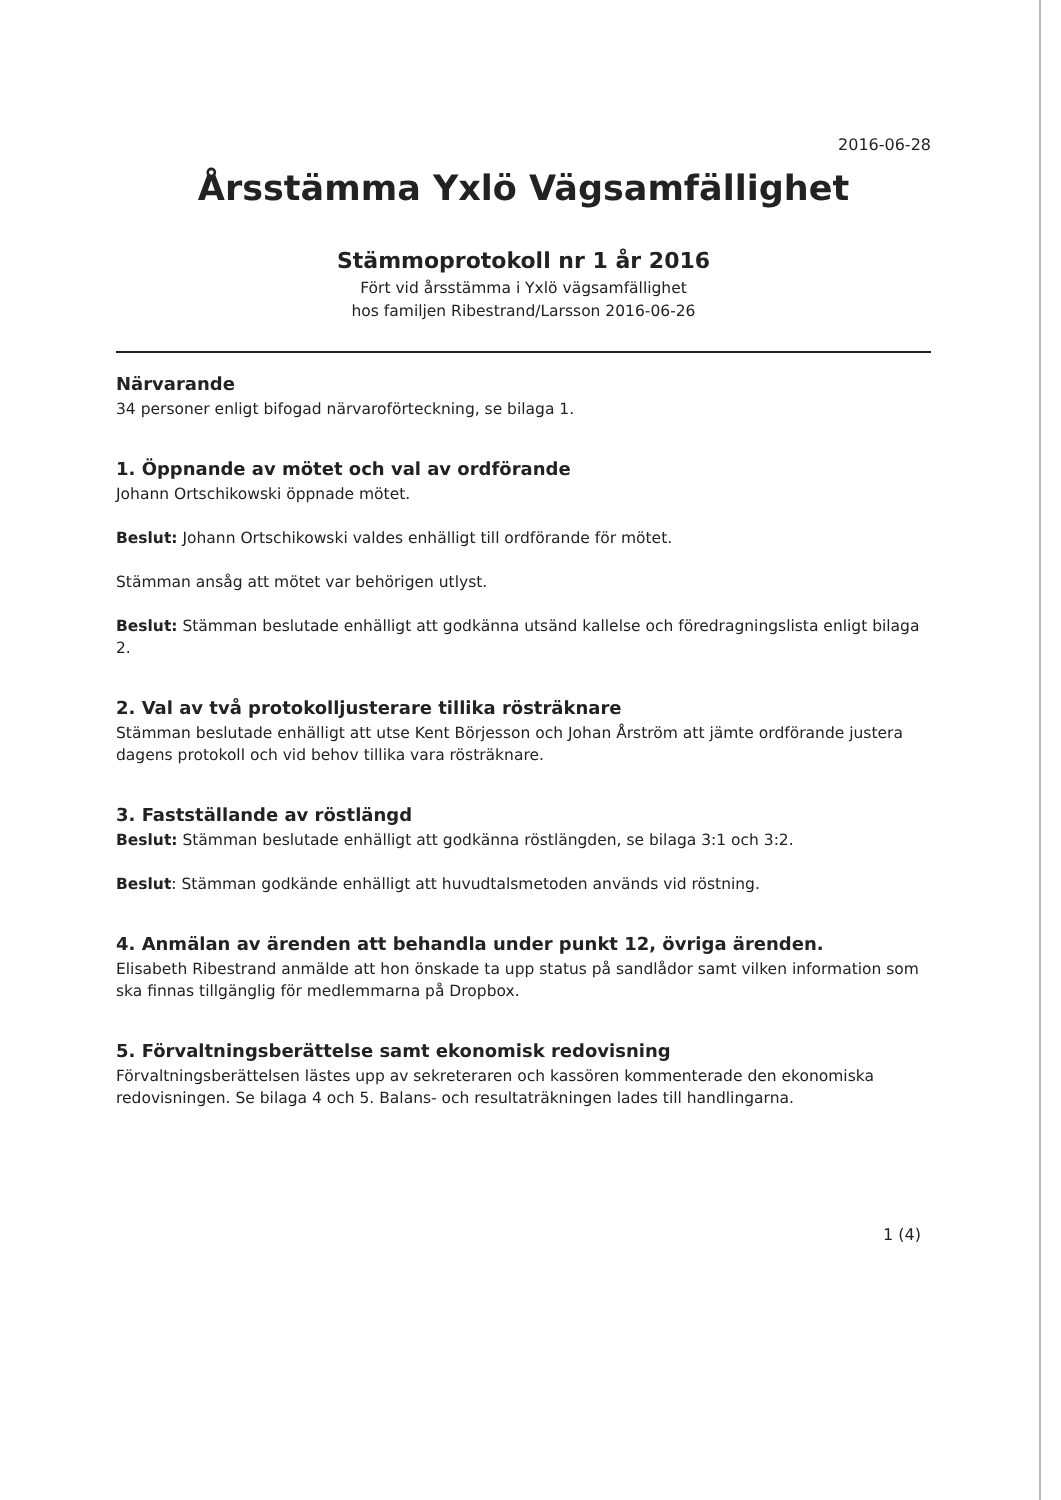2016-06-28
Årsstämma Yxlö Vägsamfällighet
Stämmoprotokoll nr 1 år 2016
Fört vid årsstämma i Yxlö vägsamfällighet
hos familjen Ribestrand/Larsson 2016-06-26
Närvarande
34 personer enligt bifogad närvaroförteckning, se bilaga 1.
1. Öppnande av mötet och val av ordförande
Johann Ortschikowski öppnade mötet.
Beslut: Johann Ortschikowski valdes enhälligt till ordförande för mötet.
Stämman ansåg att mötet var behörigen utlyst.
Beslut: Stämman beslutade enhälligt att godkänna utsänd kallelse och föredragningslista enligt bilaga 2.
2. Val av två protokolljusterare tillika rösträknare
Stämman beslutade enhälligt att utse Kent Börjesson och Johan Årström att jämte ordförande justera dagens protokoll och vid behov tillika vara rösträknare.
3. Fastställande av röstlängd
Beslut: Stämman beslutade enhälligt att godkänna röstlängden, se bilaga 3:1 och 3:2.
Beslut: Stämman godkände enhälligt att huvudtalsmetoden används vid röstning.
4. Anmälan av ärenden att behandla under punkt 12, övriga ärenden.
Elisabeth Ribestrand anmälde att hon önskade ta upp status på sandlådor samt vilken information som ska finnas tillgänglig för medlemmarna på Dropbox.
5. Förvaltningsberättelse samt ekonomisk redovisning
Förvaltningsberättelsen lästes upp av sekreteraren och kassören kommenterade den ekonomiska redovisningen. Se bilaga 4 och 5. Balans- och resultaträkningen lades till handlingarna.
1 (4)